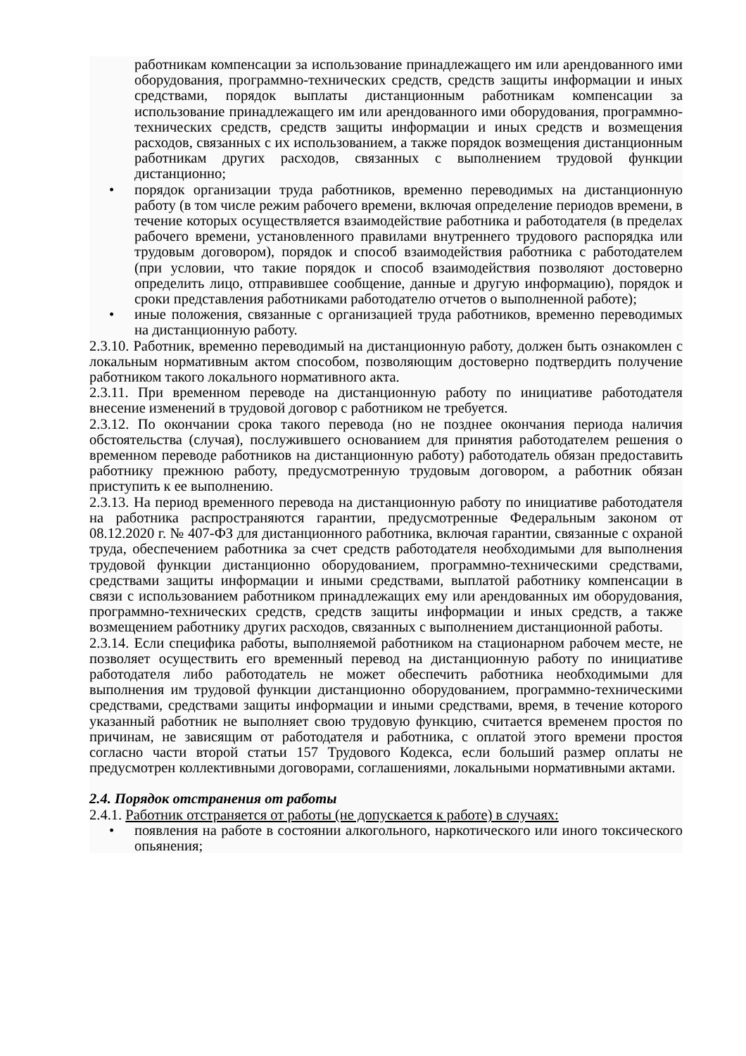работникам компенсации за использование принадлежащего им или арендованного ими оборудования, программно-технических средств, средств защиты информации и иных средствами, порядок выплаты дистанционным работникам компенсации за использование принадлежащего им или арендованного ими оборудования, программно-технических средств, средств защиты информации и иных средств и возмещения расходов, связанных с их использованием, а также порядок возмещения дистанционным работникам других расходов, связанных с выполнением трудовой функции дистанционно;
• порядок организации труда работников, временно переводимых на дистанционную работу (в том числе режим рабочего времени, включая определение периодов времени, в течение которых осуществляется взаимодействие работника и работодателя (в пределах рабочего времени, установленного правилами внутреннего трудового распорядка или трудовым договором), порядок и способ взаимодействия работника с работодателем (при условии, что такие порядок и способ взаимодействия позволяют достоверно определить лицо, отправившее сообщение, данные и другую информацию), порядок и сроки представления работниками работодателю отчетов о выполненной работе);
• иные положения, связанные с организацией труда работников, временно переводимых на дистанционную работу.
2.3.10. Работник, временно переводимый на дистанционную работу, должен быть ознакомлен с локальным нормативным актом способом, позволяющим достоверно подтвердить получение работником такого локального нормативного акта.
2.3.11. При временном переводе на дистанционную работу по инициативе работодателя внесение изменений в трудовой договор с работником не требуется.
2.3.12. По окончании срока такого перевода (но не позднее окончания периода наличия обстоятельства (случая), послужившего основанием для принятия работодателем решения о временном переводе работников на дистанционную работу) работодатель обязан предоставить работнику прежнюю работу, предусмотренную трудовым договором, а работник обязан приступить к ее выполнению.
2.3.13. На период временного перевода на дистанционную работу по инициативе работодателя на работника распространяются гарантии, предусмотренные Федеральным законом от 08.12.2020 г. № 407-ФЗ для дистанционного работника, включая гарантии, связанные с охраной труда, обеспечением работника за счет средств работодателя необходимыми для выполнения трудовой функции дистанционно оборудованием, программно-техническими средствами, средствами защиты информации и иными средствами, выплатой работнику компенсации в связи с использованием работником принадлежащих ему или арендованных им оборудования, программно-технических средств, средств защиты информации и иных средств, а также возмещением работнику других расходов, связанных с выполнением дистанционной работы.
2.3.14. Если специфика работы, выполняемой работником на стационарном рабочем месте, не позволяет осуществить его временный перевод на дистанционную работу по инициативе работодателя либо работодатель не может обеспечить работника необходимыми для выполнения им трудовой функции дистанционно оборудованием, программно-техническими средствами, средствами защиты информации и иными средствами, время, в течение которого указанный работник не выполняет свою трудовую функцию, считается временем простоя по причинам, не зависящим от работодателя и работника, с оплатой этого времени простоя согласно части второй статьи 157 Трудового Кодекса, если больший размер оплаты не предусмотрен коллективными договорами, соглашениями, локальными нормативными актами.
2.4. Порядок отстранения от работы
2.4.1. Работник отстраняется от работы (не допускается к работе) в случаях:
• появления на работе в состоянии алкогольного, наркотического или иного токсического опьянения;